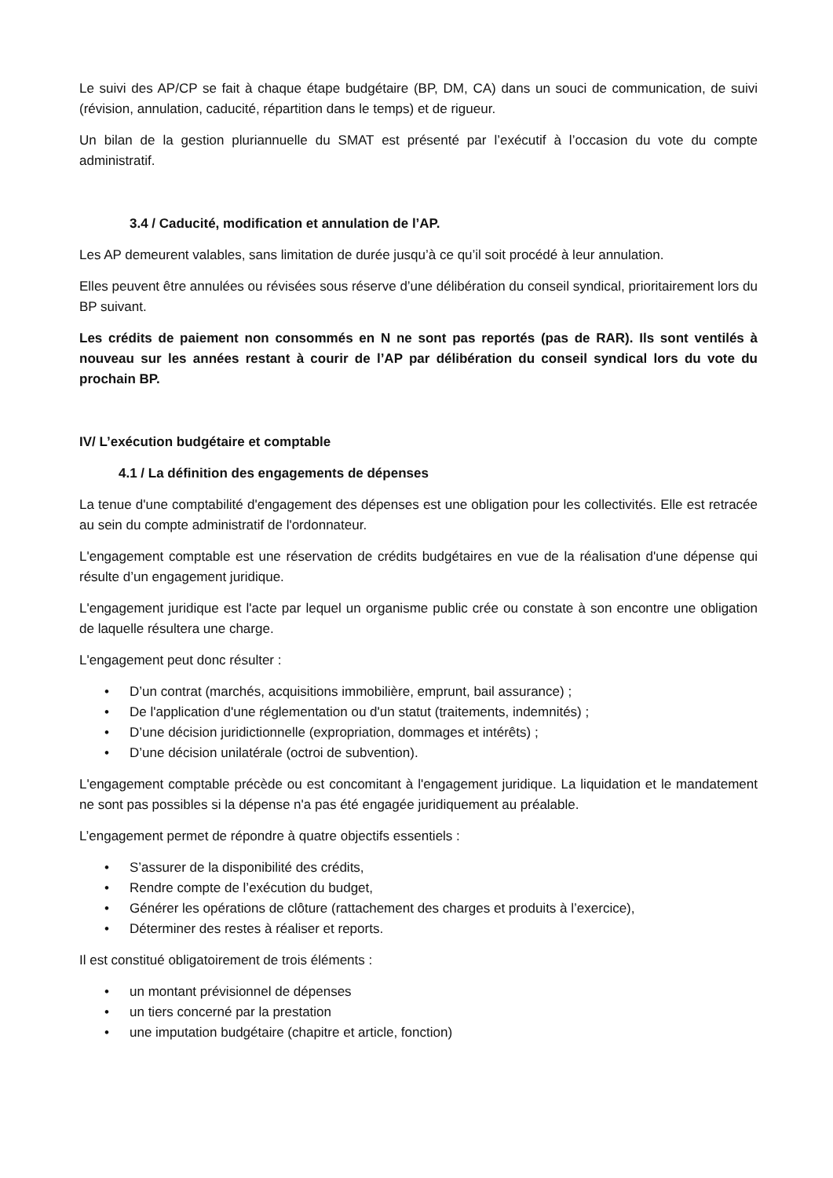Le suivi des AP/CP se fait à chaque étape budgétaire (BP, DM, CA) dans un souci de communication, de suivi (révision, annulation, caducité, répartition dans le temps) et de rigueur.
Un bilan de la gestion pluriannuelle du SMAT est présenté par l’exécutif à l’occasion du vote du compte administratif.
3.4 / Caducité, modification et annulation de l’AP.
Les AP demeurent valables, sans limitation de durée jusqu’à ce qu’il soit procédé à leur annulation.
Elles peuvent être annulées ou révisées sous réserve d’une délibération du conseil syndical, prioritairement lors du BP suivant.
Les crédits de paiement non consommés en N ne sont pas reportés (pas de RAR). Ils sont ventilés à nouveau sur les années restant à courir de l’AP par délibération du conseil syndical lors du vote du prochain BP.
IV/ L’exécution budgétaire et comptable
4.1 / La définition des engagements de dépenses
La tenue d'une comptabilité d'engagement des dépenses est une obligation pour les collectivités. Elle est retracée au sein du compte administratif de l'ordonnateur.
L'engagement comptable est une réservation de crédits budgétaires en vue de la réalisation d'une dépense qui résulte d’un engagement juridique.
L'engagement juridique est l'acte par lequel un organisme public crée ou constate à son encontre une obligation de laquelle résultera une charge.
L'engagement peut donc résulter :
• D’un contrat (marchés, acquisitions immobilière, emprunt, bail assurance) ;
• De l'application d'une réglementation ou d'un statut (traitements, indemnités) ;
• D’une décision juridictionnelle (expropriation, dommages et intérêts) ;
• D’une décision unilatérale (octroi de subvention).
L'engagement comptable précède ou est concomitant à l'engagement juridique. La liquidation et le mandatement ne sont pas possibles si la dépense n'a pas été engagée juridiquement au préalable.
L’engagement permet de répondre à quatre objectifs essentiels :
• S’assurer de la disponibilité des crédits,
• Rendre compte de l’exécution du budget,
• Générer les opérations de clôture (rattachement des charges et produits à l’exercice),
• Déterminer des restes à réaliser et reports.
Il est constitué obligatoirement de trois éléments :
• un montant prévisionnel de dépenses
• un tiers concerné par la prestation
• une imputation budgétaire (chapitre et article, fonction)